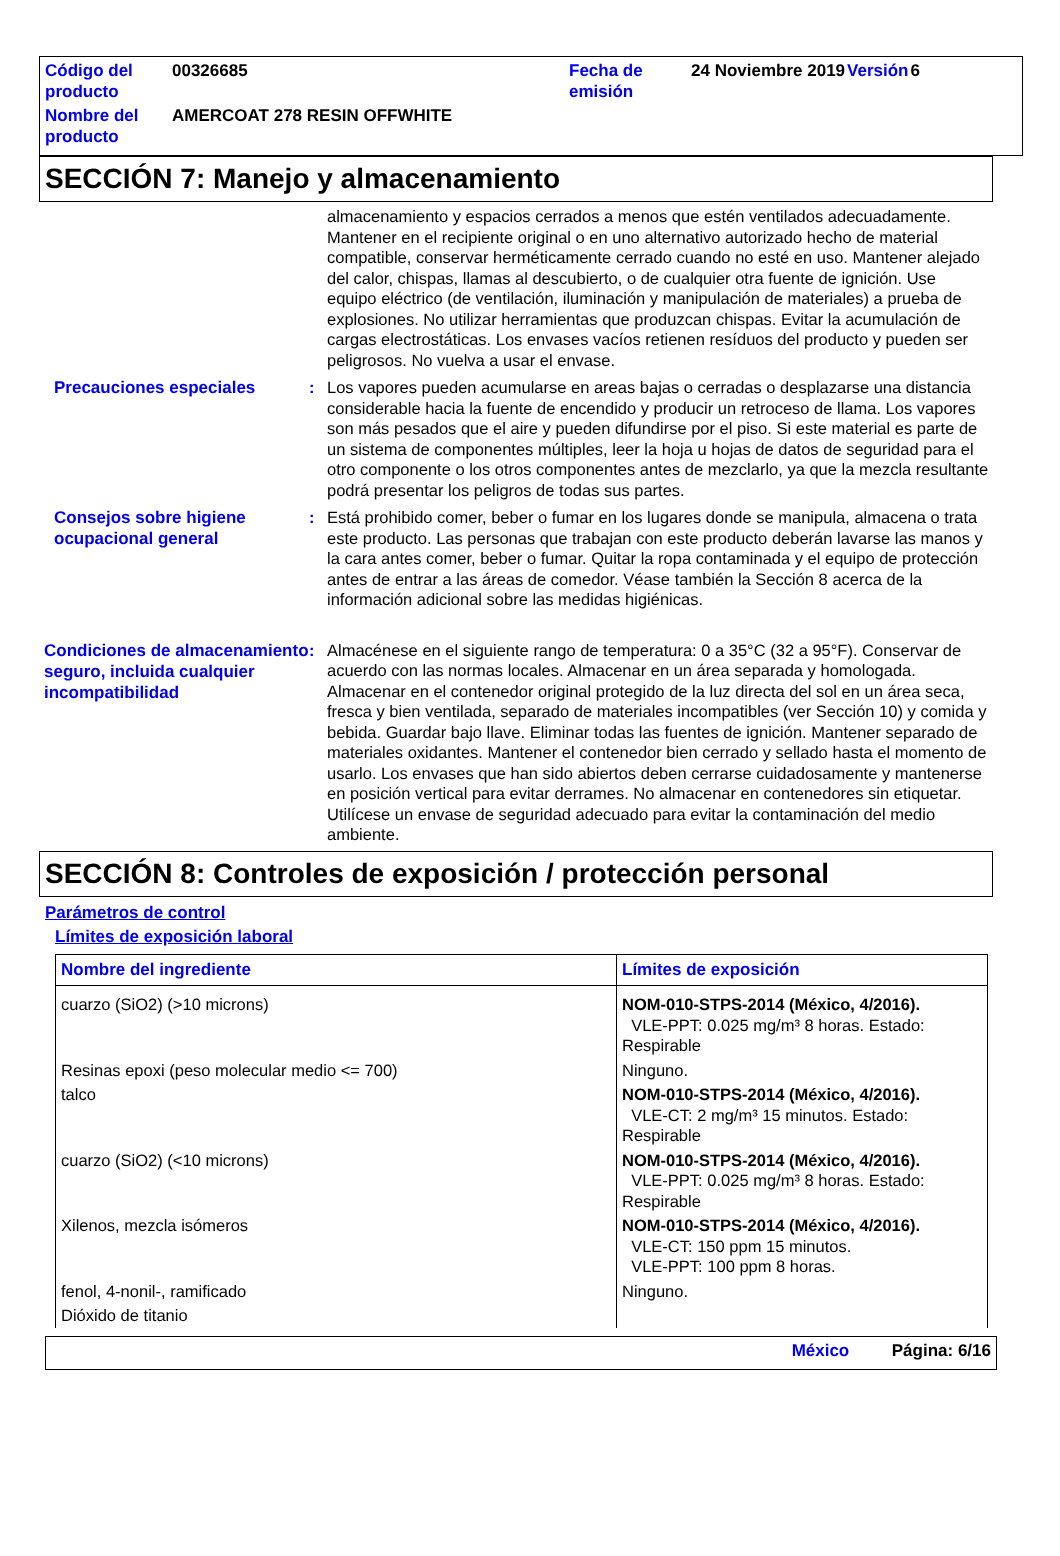| Código del producto | 00326685 | Fecha de emisión | 24 Noviembre 2019 | Versión | 6 |
| Nombre del producto | AMERCOAT 278 RESIN OFFWHITE | | | | |
SECCIÓN 7: Manejo y almacenamiento
almacenamiento y espacios cerrados a menos que estén ventilados adecuadamente. Mantener en el recipiente original o en uno alternativo autorizado hecho de material compatible, conservar herméticamente cerrado cuando no esté en uso. Mantener alejado del calor, chispas, llamas al descubierto, o de cualquier otra fuente de ignición. Use equipo eléctrico (de ventilación, iluminación y manipulación de materiales) a prueba de explosiones. No utilizar herramientas que produzcan chispas. Evitar la acumulación de cargas electrostáticas. Los envases vacíos retienen resíduos del producto y pueden ser peligrosos. No vuelva a usar el envase.
Precauciones especiales
: Los vapores pueden acumularse en areas bajas o cerradas o desplazarse una distancia considerable hacia la fuente de encendido y producir un retroceso de llama. Los vapores son más pesados que el aire y pueden difundirse por el piso. Si este material es parte de un sistema de componentes múltiples, leer la hoja u hojas de datos de seguridad para el otro componente o los otros componentes antes de mezclarlo, ya que la mezcla resultante podrá presentar los peligros de todas sus partes.
Consejos sobre higiene ocupacional general
: Está prohibido comer, beber o fumar en los lugares donde se manipula, almacena o trata este producto. Las personas que trabajan con este producto deberán lavarse las manos y la cara antes comer, beber o fumar. Quitar la ropa contaminada y el equipo de protección antes de entrar a las áreas de comedor. Véase también la Sección 8 acerca de la información adicional sobre las medidas higiénicas.
Condiciones de almacenamiento seguro, incluida cualquier incompatibilidad
: Almacénese en el siguiente rango de temperatura: 0 a 35°C (32 a 95°F). Conservar de acuerdo con las normas locales. Almacenar en un área separada y homologada. Almacenar en el contenedor original protegido de la luz directa del sol en un área seca, fresca y bien ventilada, separado de materiales incompatibles (ver Sección 10) y comida y bebida. Guardar bajo llave. Eliminar todas las fuentes de ignición. Mantener separado de materiales oxidantes. Mantener el contenedor bien cerrado y sellado hasta el momento de usarlo. Los envases que han sido abiertos deben cerrarse cuidadosamente y mantenerse en posición vertical para evitar derrames. No almacenar en contenedores sin etiquetar. Utilícese un envase de seguridad adecuado para evitar la contaminación del medio ambiente.
SECCIÓN 8: Controles de exposición / protección personal
Parámetros de control
Límites de exposición laboral
| Nombre del ingrediente | Límites de exposición |
| --- | --- |
| cuarzo (SiO2) (>10 microns) | NOM-010-STPS-2014 (México, 4/2016). VLE-PPT: 0.025 mg/m³ 8 horas. Estado: Respirable |
| Resinas epoxi (peso molecular medio <= 700) | Ninguno. |
| talco | NOM-010-STPS-2014 (México, 4/2016). VLE-CT: 2 mg/m³ 15 minutos. Estado: Respirable |
| cuarzo (SiO2) (<10 microns) | NOM-010-STPS-2014 (México, 4/2016). VLE-PPT: 0.025 mg/m³ 8 horas. Estado: Respirable |
| Xilenos, mezcla isómeros | NOM-010-STPS-2014 (México, 4/2016). VLE-CT: 150 ppm 15 minutos. VLE-PPT: 100 ppm 8 horas. |
| fenol, 4-nonil-, ramificado | Ninguno. |
| Dióxido de titanio | |
México Página: 6/16